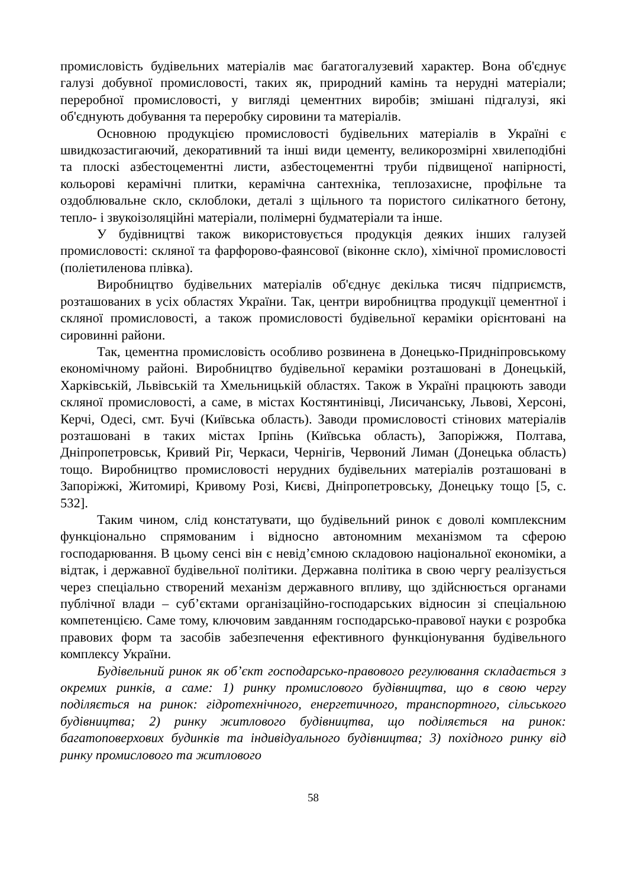промисловість будівельних матеріалів має багатогалузевий характер. Вона об'єднує галузі добувної промисловості, таких як, природний камінь та нерудні матеріали; переробної промисловості, у вигляді цементних виробів; змішані підгалузі, які об'єднують добування та переробку сировини та матеріалів.
Основною продукцією промисловості будівельних матеріалів в Україні є швидкозастигаючий, декоративний та інші види цементу, великорозмірні хвилеподібні та плоскі азбестоцементні листи, азбестоцементні труби підвищеної напірності, кольорові керамічні плитки, керамічна сантехніка, теплозахисне, профільне та оздоблювальне скло, склоблоки, деталі з щільного та пористого силікатного бетону, тепло- і звукоізоляційні матеріали, полімерні будматеріали та інше.
У будівництві також використовується продукція деяких інших галузей промисловості: скляної та фарфорово-фаянсової (віконне скло), хімічної промисловості (поліетиленова плівка).
Виробництво будівельних матеріалів об'єднує декілька тисяч підприємств, розташованих в усіх областях України. Так, центри виробництва продукції цементної і скляної промисловості, а також промисловості будівельної кераміки орієнтовані на сировинні райони.
Так, цементна промисловість особливо розвинена в Донецько-Придніпровському економічному районі. Виробництво будівельної кераміки розташовані в Донецькій, Харківській, Львівській та Хмельницькій областях. Також в Україні працюють заводи скляної промисловості, а саме, в містах Костянтинівці, Лисичанську, Львові, Херсоні, Керчі, Одесі, смт. Бучі (Київська область). Заводи промисловості стінових матеріалів розташовані в таких містах Ірпінь (Київська область), Запоріжжя, Полтава, Дніпропетровськ, Кривий Ріг, Черкаси, Чернігів, Червоний Лиман (Донецька область) тощо. Виробництво промисловості нерудних будівельних матеріалів розташовані в Запоріжжі, Житомирі, Кривому Розі, Києві, Дніпропетровську, Донецьку тощо [5, с. 532].
Таким чином, слід констатувати, що будівельний ринок є доволі комплексним функціонально спрямованим і відносно автономним механізмом та сферою господарювання. В цьому сенсі він є невід’ємною складовою національної економіки, а відтак, і державної будівельної політики. Державна політика в свою чергу реалізується через спеціально створений механізм державного впливу, що здійснюється органами публічної влади – суб’єктами організаційно-господарських відносин зі спеціальною компетенцією. Саме тому, ключовим завданням господарсько-правової науки є розробка правових форм та засобів забезпечення ефективного функціонування будівельного комплексу України.
Будівельний ринок як об’єкт господарсько-правового регулювання складається з окремих ринків, а саме: 1) ринку промислового будівництва, що в свою чергу поділяється на ринок: гідротехнічного, енергетичного, транспортного, сільського будівництва; 2) ринку житлового будівництва, що поділяється на ринок: багатоповерхових будинків та індивідуального будівництва; 3) похідного ринку від ринку промислового та житлового
58